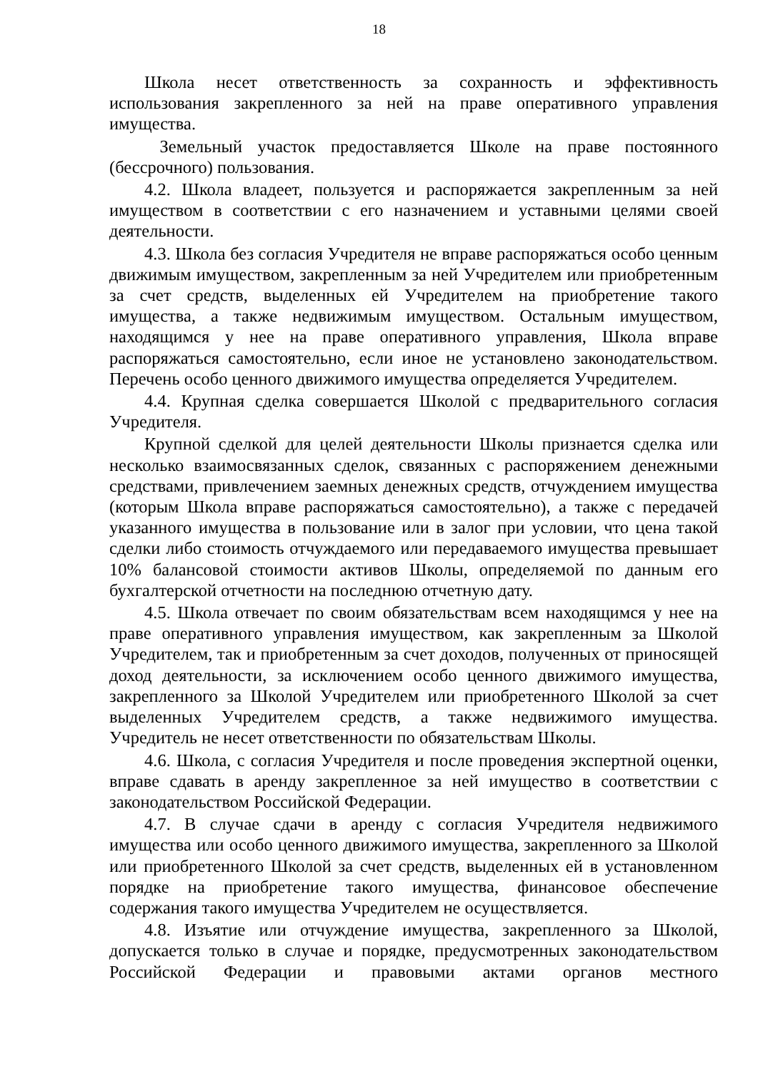18
Школа несет ответственность за сохранность и эффективность использования закрепленного за ней на праве оперативного управления имущества.
Земельный участок предоставляется Школе на праве постоянного (бессрочного) пользования.
4.2. Школа владеет, пользуется и распоряжается закрепленным за ней имуществом в соответствии с его назначением и уставными целями своей деятельности.
4.3. Школа без согласия Учредителя не вправе распоряжаться особо ценным движимым имуществом, закрепленным за ней Учредителем или приобретенным за счет средств, выделенных ей Учредителем на приобретение такого имущества, а также недвижимым имуществом. Остальным имуществом, находящимся у нее на праве оперативного управления, Школа вправе распоряжаться самостоятельно, если иное не установлено законодательством. Перечень особо ценного движимого имущества определяется Учредителем.
4.4. Крупная сделка совершается Школой с предварительного согласия Учредителя.
Крупной сделкой для целей деятельности Школы признается сделка или несколько взаимосвязанных сделок, связанных с распоряжением денежными средствами, привлечением заемных денежных средств, отчуждением имущества (которым Школа вправе распоряжаться самостоятельно), а также с передачей указанного имущества в пользование или в залог при условии, что цена такой сделки либо стоимость отчуждаемого или передаваемого имущества превышает 10% балансовой стоимости активов Школы, определяемой по данным его бухгалтерской отчетности на последнюю отчетную дату.
4.5. Школа отвечает по своим обязательствам всем находящимся у нее на праве оперативного управления имуществом, как закрепленным за Школой Учредителем, так и приобретенным за счет доходов, полученных от приносящей доход деятельности, за исключением особо ценного движимого имущества, закрепленного за Школой Учредителем или приобретенного Школой за счет выделенных Учредителем средств, а также недвижимого имущества. Учредитель не несет ответственности по обязательствам Школы.
4.6. Школа, с согласия Учредителя и после проведения экспертной оценки, вправе сдавать в аренду закрепленное за ней имущество в соответствии с законодательством Российской Федерации.
4.7. В случае сдачи в аренду с согласия Учредителя недвижимого имущества или особо ценного движимого имущества, закрепленного за Школой или приобретенного Школой за счет средств, выделенных ей в установленном порядке на приобретение такого имущества, финансовое обеспечение содержания такого имущества Учредителем не осуществляется.
4.8. Изъятие или отчуждение имущества, закрепленного за Школой, допускается только в случае и порядке, предусмотренных законодательством Российской Федерации и правовыми актами органов местного